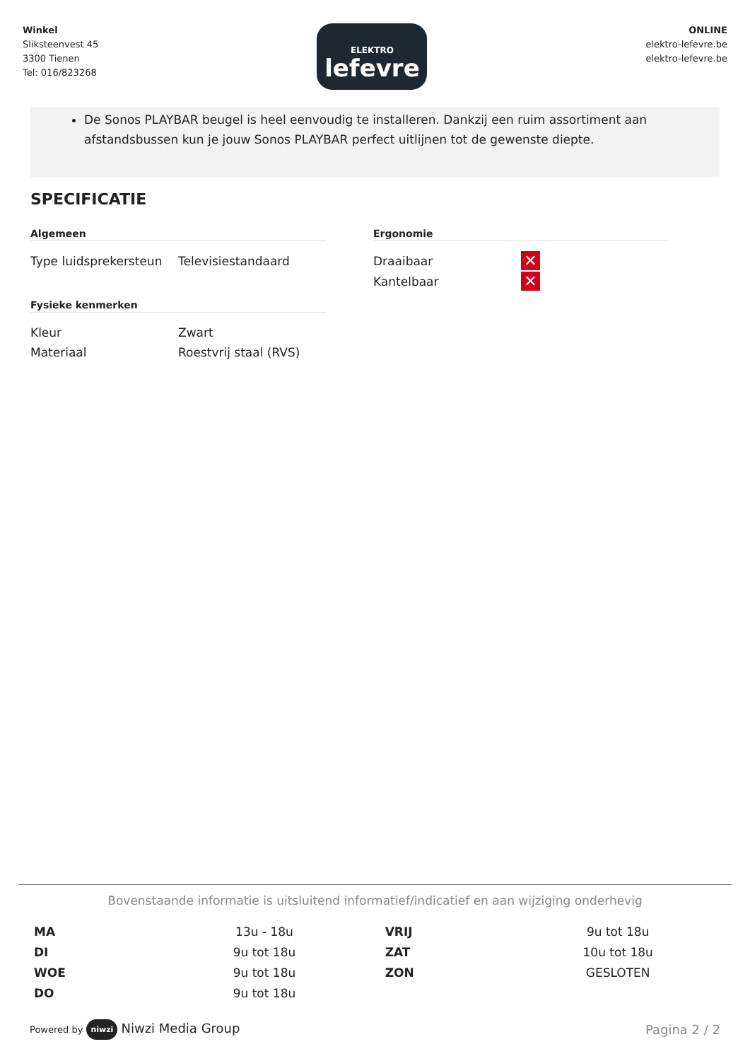Winkel
Sliksteenvest 45
3300 Tienen
Tel: 016/823268
ELEKTRO
lefevre
ONLINE
elektro-lefevre.be
elektro-lefevre.be
De Sonos PLAYBAR beugel is heel eenvoudig te installeren. Dankzij een ruim assortiment aan afstandsbussen kun je jouw Sonos PLAYBAR perfect uitlijnen tot de gewenste diepte.
SPECIFICATIE
Algemeen
| Type luidsprekersteun | Televisiestandaard |
Fysieke kenmerken
| Kleur | Zwart |
| Materiaal | Roestvrij staal (RVS) |
Ergonomie
| Draaibaar | ✕ |
| Kantelbaar | ✕ |
Bovenstaande informatie is uitsluitend informatief/indicatief en aan wijziging onderhevig
| MA | 13u - 18u | VRIJ | 9u tot 18u |
| DI | 9u tot 18u | ZAT | 10u tot 18u |
| WOE | 9u tot 18u | ZON | GESLOTEN |
| DO | 9u tot 18u | | |
Powered by niwzi Niwzi Media Group
Pagina 2 / 2